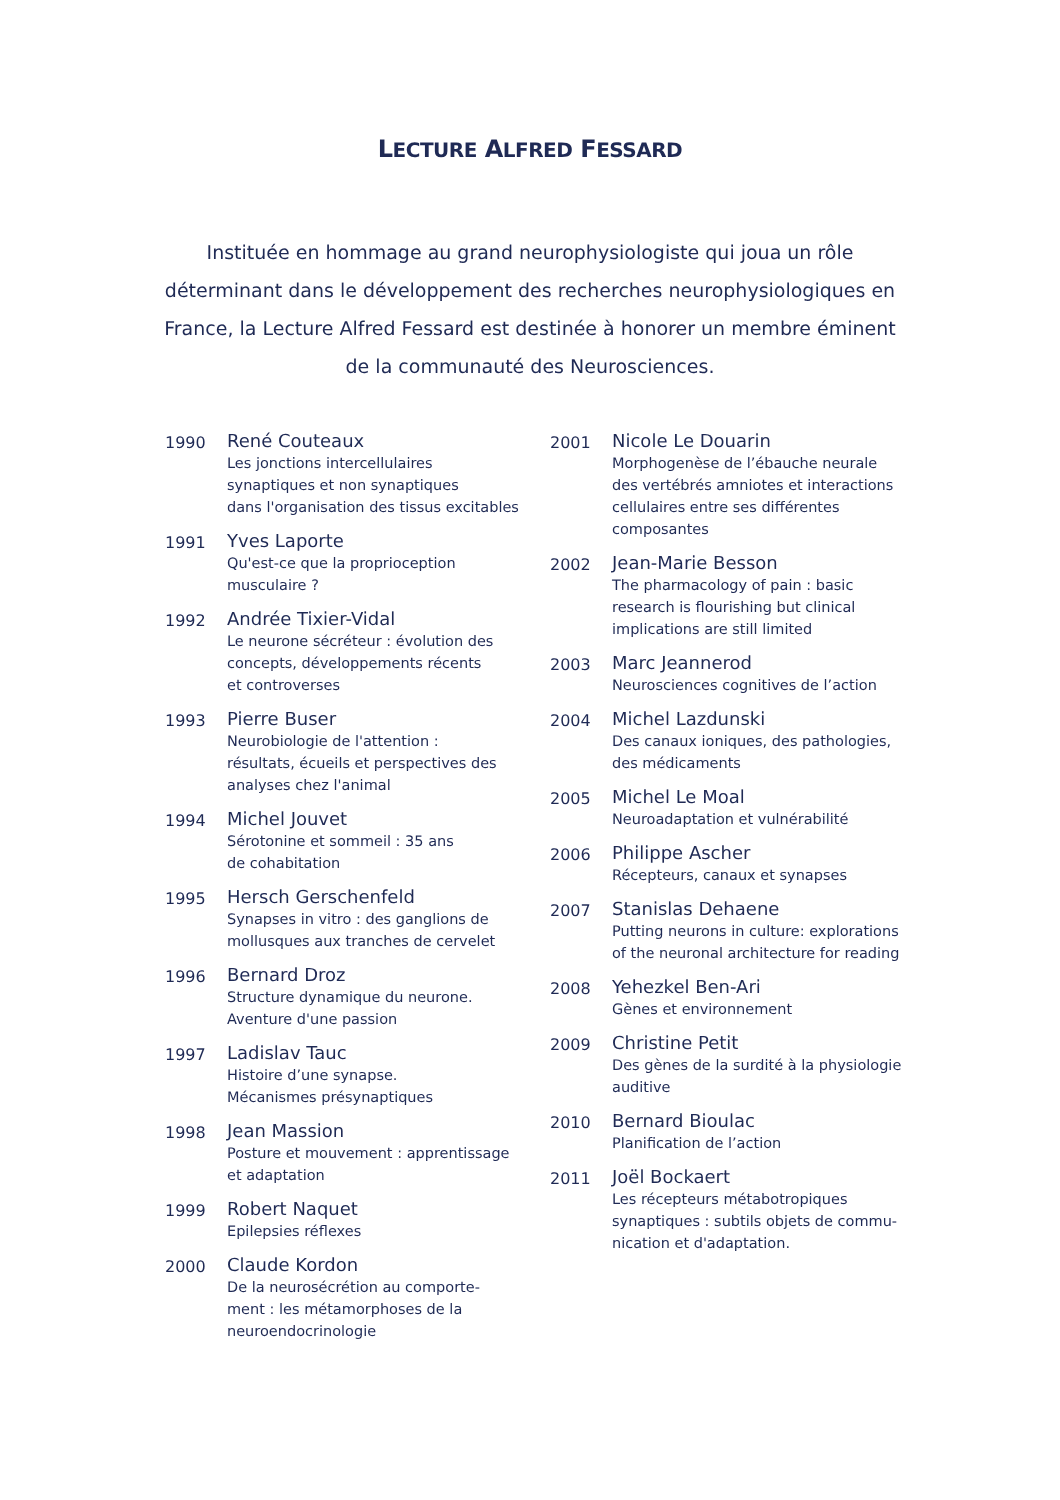LECTURE ALFRED FESSARD
Instituée en hommage au grand neurophysiologiste qui joua un rôle déterminant dans le développement des recherches neurophysiologiques en France, la Lecture Alfred Fessard est destinée à honorer un membre éminent de la communauté des Neurosciences.
1990
René Couteaux
Les jonctions intercellulaires
synaptiques et non synaptiques
dans l'organisation des tissus excitables
1991
Yves Laporte
Qu'est-ce que la proprioception
musculaire ?
1992
Andrée Tixier-Vidal
Le neurone sécréteur : évolution des
concepts, développements récents
et controverses
1993
Pierre Buser
Neurobiologie de l'attention :
résultats, écueils et perspectives des
analyses chez l'animal
1994
Michel Jouvet
Sérotonine et sommeil : 35 ans
de cohabitation
1995
Hersch Gerschenfeld
Synapses in vitro : des ganglions de
mollusques aux tranches de cervelet
1996
Bernard Droz
Structure dynamique du neurone.
Aventure d'une passion
1997
Ladislav Tauc
Histoire d’une synapse.
Mécanismes présynaptiques
1998
Jean Massion
Posture et mouvement : apprentissage
et adaptation
1999
Robert Naquet
Epilepsies réflexes
2000
Claude Kordon
De la neurosécrétion au comporte-
ment : les métamorphoses de la
neuroendocrinologie
2001
Nicole Le Douarin
Morphogenèse de l’ébauche neurale
des vertébrés amniotes et interactions
cellulaires entre ses différentes
composantes
2002
Jean-Marie Besson
The pharmacology of pain : basic
research is flourishing but clinical
implications are still limited
2003
Marc Jeannerod
Neurosciences cognitives de l’action
2004
Michel Lazdunski
Des canaux ioniques, des pathologies,
des médicaments
2005
Michel Le Moal
Neuroadaptation et vulnérabilité
2006
Philippe Ascher
Récepteurs, canaux et synapses
2007
Stanislas Dehaene
Putting neurons in culture: explorations
of the neuronal architecture for reading
2008
Yehezkel Ben-Ari
Gènes et environnement
2009
Christine Petit
Des gènes de la surdité à la physiologie
auditive
2010
Bernard Bioulac
Planification de l’action
2011
Joël Bockaert
Les récepteurs métabotropiques
synaptiques : subtils objets de commu-
nication et d'adaptation.